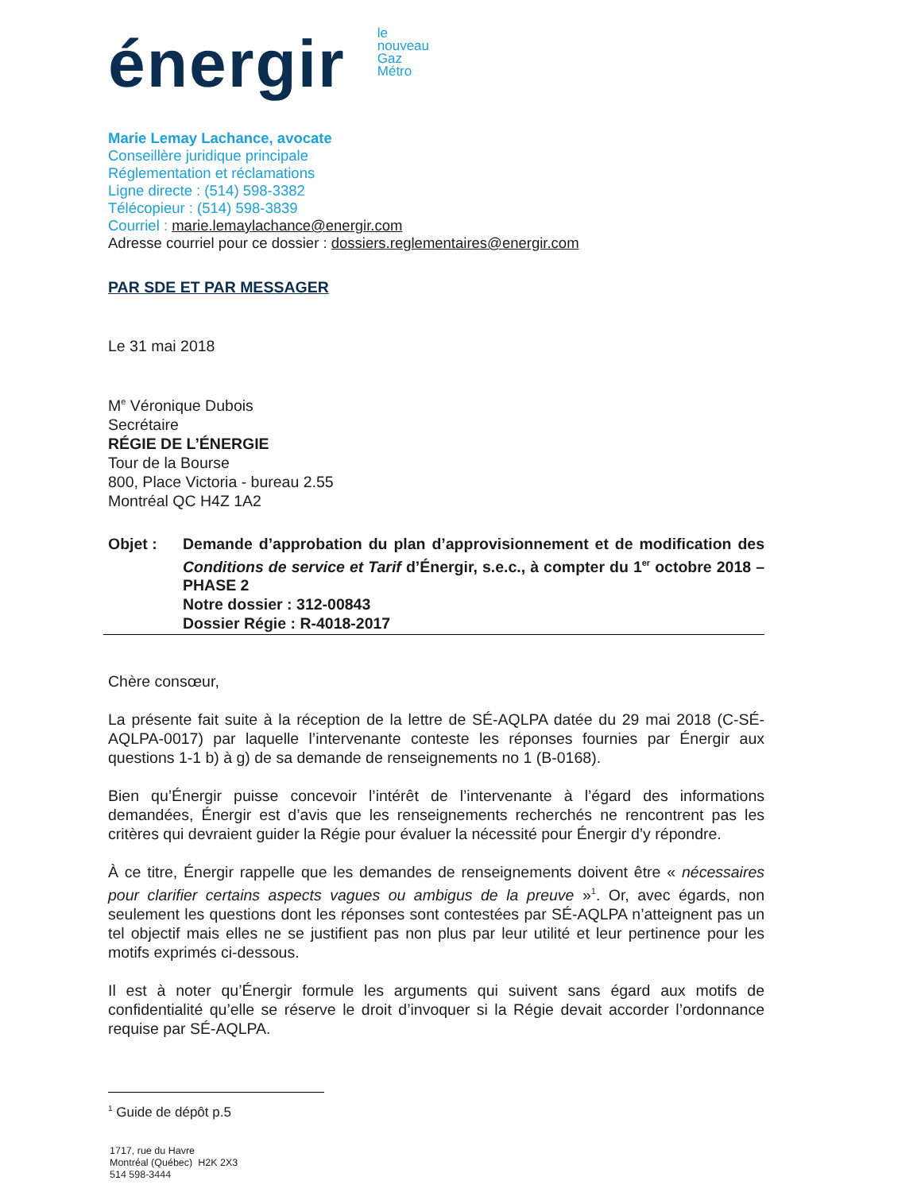énergir
le
nouveau
Gaz
Métro
Marie Lemay Lachance, avocate
Conseillère juridique principale
Réglementation et réclamations
Ligne directe : (514) 598-3382
Télécopieur : (514) 598-3839
Courriel : marie.lemaylachance@energir.com
Adresse courriel pour ce dossier : dossiers.reglementaires@energir.com
PAR SDE ET PAR MESSAGER
Le 31 mai 2018
M<sup>e</sup> Véronique Dubois
Secrétaire
RÉGIE DE L’ÉNERGIE
Tour de la Bourse
800, Place Victoria - bureau 2.55
Montréal QC H4Z 1A2
Objet : Demande d’approbation du plan d’approvisionnement et de modification des Conditions de service et Tarif d’Énergir, s.e.c., à compter du 1<sup>er</sup> octobre 2018 – PHASE 2
Notre dossier : 312-00843
Dossier Régie : R-4018-2017
Chère consœur,
La présente fait suite à la réception de la lettre de SÉ-AQLPA datée du 29 mai 2018 (C-SÉ-AQLPA-0017) par laquelle l’intervenante conteste les réponses fournies par Énergir aux questions 1-1 b) à g) de sa demande de renseignements no 1 (B-0168).
Bien qu’Énergir puisse concevoir l’intérêt de l’intervenante à l’égard des informations demandées, Énergir est d’avis que les renseignements recherchés ne rencontrent pas les critères qui devraient guider la Régie pour évaluer la nécessité pour Énergir d’y répondre.
À ce titre, Énergir rappelle que les demandes de renseignements doivent être « nécessaires pour clarifier certains aspects vagues ou ambigus de la preuve »<sup>1</sup>. Or, avec égards, non seulement les questions dont les réponses sont contestées par SÉ-AQLPA n’atteignent pas un tel objectif mais elles ne se justifient pas non plus par leur utilité et leur pertinence pour les motifs exprimés ci-dessous.
Il est à noter qu’Énergir formule les arguments qui suivent sans égard aux motifs de confidentialité qu’elle se réserve le droit d’invoquer si la Régie devait accorder l’ordonnance requise par SÉ-AQLPA.
<sup>1</sup> Guide de dépôt p.5
1717, rue du Havre
Montréal (Québec) H2K 2X3
514 598-3444